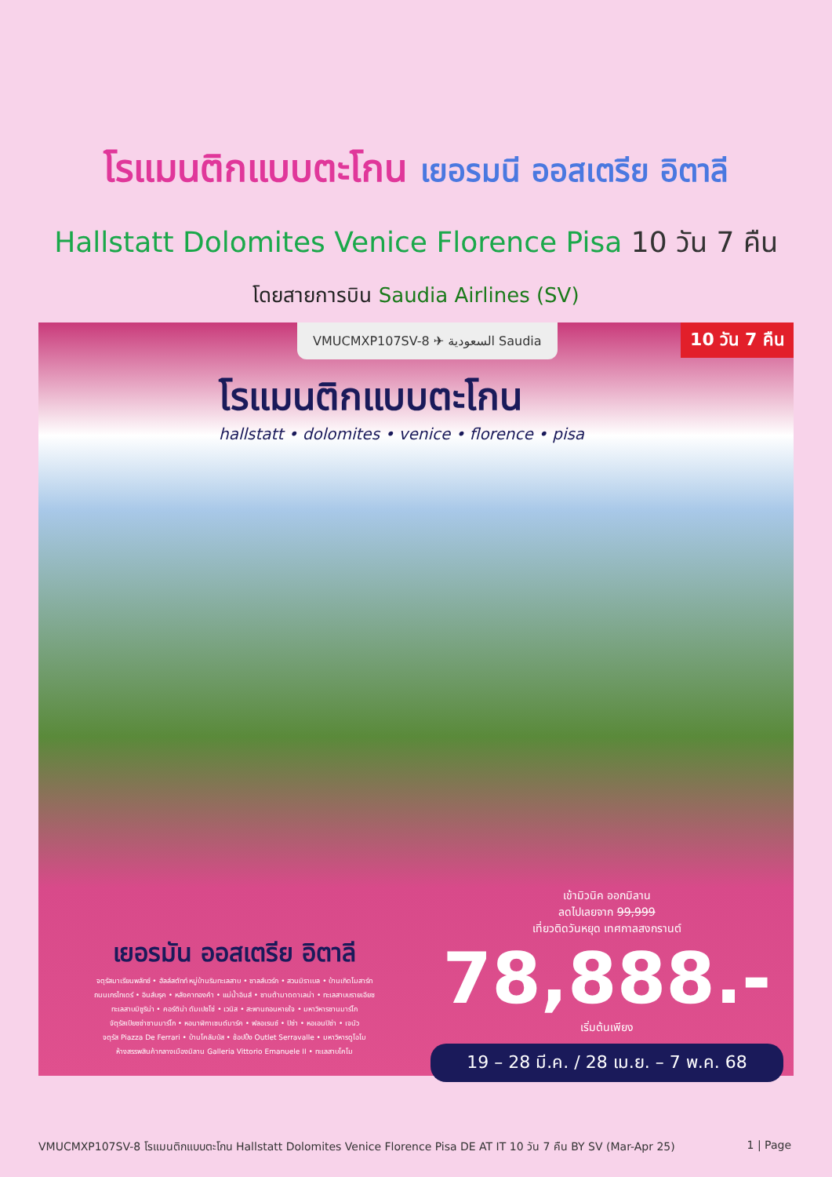โรแมนติกแบบตะโกน เยอรมนี ออสเตรีย อิตาลี
Hallstatt Dolomites Venice Florence Pisa 10 วัน 7 คืน
โดยสายการบิน Saudia Airlines (SV)
VMUCMXP107SV-8 ✈ السعودية Saudia
10 วัน 7 คืน
โรแมนติกแบบตะโกน
hallstatt • dolomites • venice • florence • pisa
เยอรมัน ออสเตรีย อิตาลี
จตุรัสมาเรียนพลัทซ์ • ฮัลล์สตัทท์ หมู่บ้านริมทะเลสาบ • ซาลส์บวร์ก • สวนมิราเบล • บ้านเกิดโมสาร์ท
ถนนเกรไทเดร์ • อินส์บรุค • หลังคาทองคำ • แม่น้ำอินส์ • ซานต้ามาดดาเลน่า • ทะเลสาบบรายเอียซ
ทะเลสาบมิซูริน่า • คอร์ติน่า ดัมเปซโซ่ • เวนิส • สะพานถอนหายใจ • มหาวิหารซานมาร์โก
จัตุรัสเปียซซ่าซานมาร์โก • หอนาฬิกาเซนต์มาร์ค • ฟลอเรนซ์ • ปิซ่า • หอเอนปิซ่า • เจนัว
จตุรัส Piazza De Ferrari • บ้านโคลัมบัส • ช้อปปิ้ง Outlet Serravalle • มหาวิหารดูโอโม
ห้างสรรพสินค้ากลางเมืองมิลาน Galleria Vittorio Emanuele II • ทะเลสาบโคโม
เข้ามิวนิค ออกมิลาน
ลดไปเลยจาก 99,999
เที่ยวติดวันหยุด เทศกาลสงกรานต์
78,888.-
เริ่มต้นเพียง
19 – 28 มี.ค. / 28 เม.ย. – 7 พ.ค. 68
VMUCMXP107SV-8 โรแมนติกแบบตะโกน Hallstatt Dolomites Venice Florence Pisa DE AT IT 10 วัน 7 คืน BY SV (Mar-Apr 25) 1 | Page